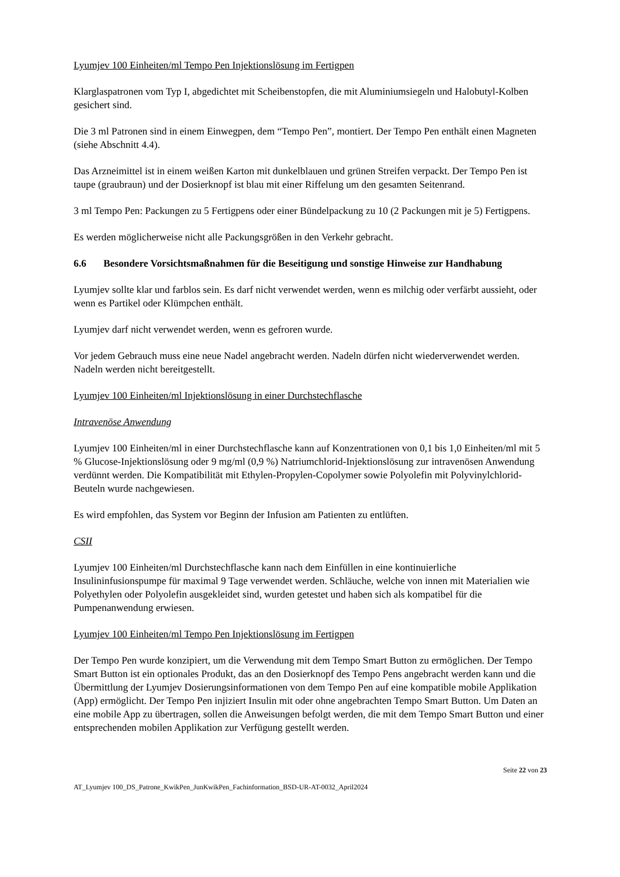Lyumjev 100 Einheiten/ml Tempo Pen Injektionslösung im Fertigpen
Klarglaspatronen vom Typ I, abgedichtet mit Scheibenstopfen, die mit Aluminiumsiegeln und Halobutyl-Kolben gesichert sind.
Die 3 ml Patronen sind in einem Einwegpen, dem “Tempo Pen”, montiert. Der Tempo Pen enthält einen Magneten (siehe Abschnitt 4.4).
Das Arzneimittel ist in einem weißen Karton mit dunkelblauen und grünen Streifen verpackt. Der Tempo Pen ist taupe (graubraun) und der Dosierknopf ist blau mit einer Riffelung um den gesamten Seitenrand.
3 ml Tempo Pen: Packungen zu 5 Fertigpens oder einer Bündelpackung zu 10 (2 Packungen mit je 5) Fertigpens.
Es werden möglicherweise nicht alle Packungsgrößen in den Verkehr gebracht.
6.6 Besondere Vorsichtsmaßnahmen für die Beseitigung und sonstige Hinweise zur Handhabung
Lyumjev sollte klar und farblos sein. Es darf nicht verwendet werden, wenn es milchig oder verfärbt aussieht, oder wenn es Partikel oder Klümpchen enthält.
Lyumjev darf nicht verwendet werden, wenn es gefroren wurde.
Vor jedem Gebrauch muss eine neue Nadel angebracht werden. Nadeln dürfen nicht wiederverwendet werden. Nadeln werden nicht bereitgestellt.
Lyumjev 100 Einheiten/ml Injektionslösung in einer Durchstechflasche
Intravenöse Anwendung
Lyumjev 100 Einheiten/ml in einer Durchstechflasche kann auf Konzentrationen von 0,1 bis 1,0 Einheiten/ml mit 5 % Glucose-Injektionslösung oder 9 mg/ml (0,9 %) Natriumchlorid-Injektionslösung zur intravenösen Anwendung verdünnt werden. Die Kompatibilität mit Ethylen-Propylen-Copolymer sowie Polyolefin mit Polyvinylchlorid-Beuteln wurde nachgewiesen.
Es wird empfohlen, das System vor Beginn der Infusion am Patienten zu entlüften.
CSII
Lyumjev 100 Einheiten/ml Durchstechflasche kann nach dem Einfüllen in eine kontinuierliche Insulininfusionspumpe für maximal 9 Tage verwendet werden. Schläuche, welche von innen mit Materialien wie Polyethylen oder Polyolefin ausgekleidet sind, wurden getestet und haben sich als kompatibel für die Pumpenanwendung erwiesen.
Lyumjev 100 Einheiten/ml Tempo Pen Injektionslösung im Fertigpen
Der Tempo Pen wurde konzipiert, um die Verwendung mit dem Tempo Smart Button zu ermöglichen. Der Tempo Smart Button ist ein optionales Produkt, das an den Dosierknopf des Tempo Pens angebracht werden kann und die Übermittlung der Lyumjev Dosierungsinformationen von dem Tempo Pen auf eine kompatible mobile Applikation (App) ermöglicht. Der Tempo Pen injiziert Insulin mit oder ohne angebrachten Tempo Smart Button. Um Daten an eine mobile App zu übertragen, sollen die Anweisungen befolgt werden, die mit dem Tempo Smart Button und einer entsprechenden mobilen Applikation zur Verfügung gestellt werden.
Seite 22 von 23
AT_Lyumjev 100_DS_Patrone_KwikPen_JunKwikPen_Fachinformation_BSD-UR-AT-0032_April2024